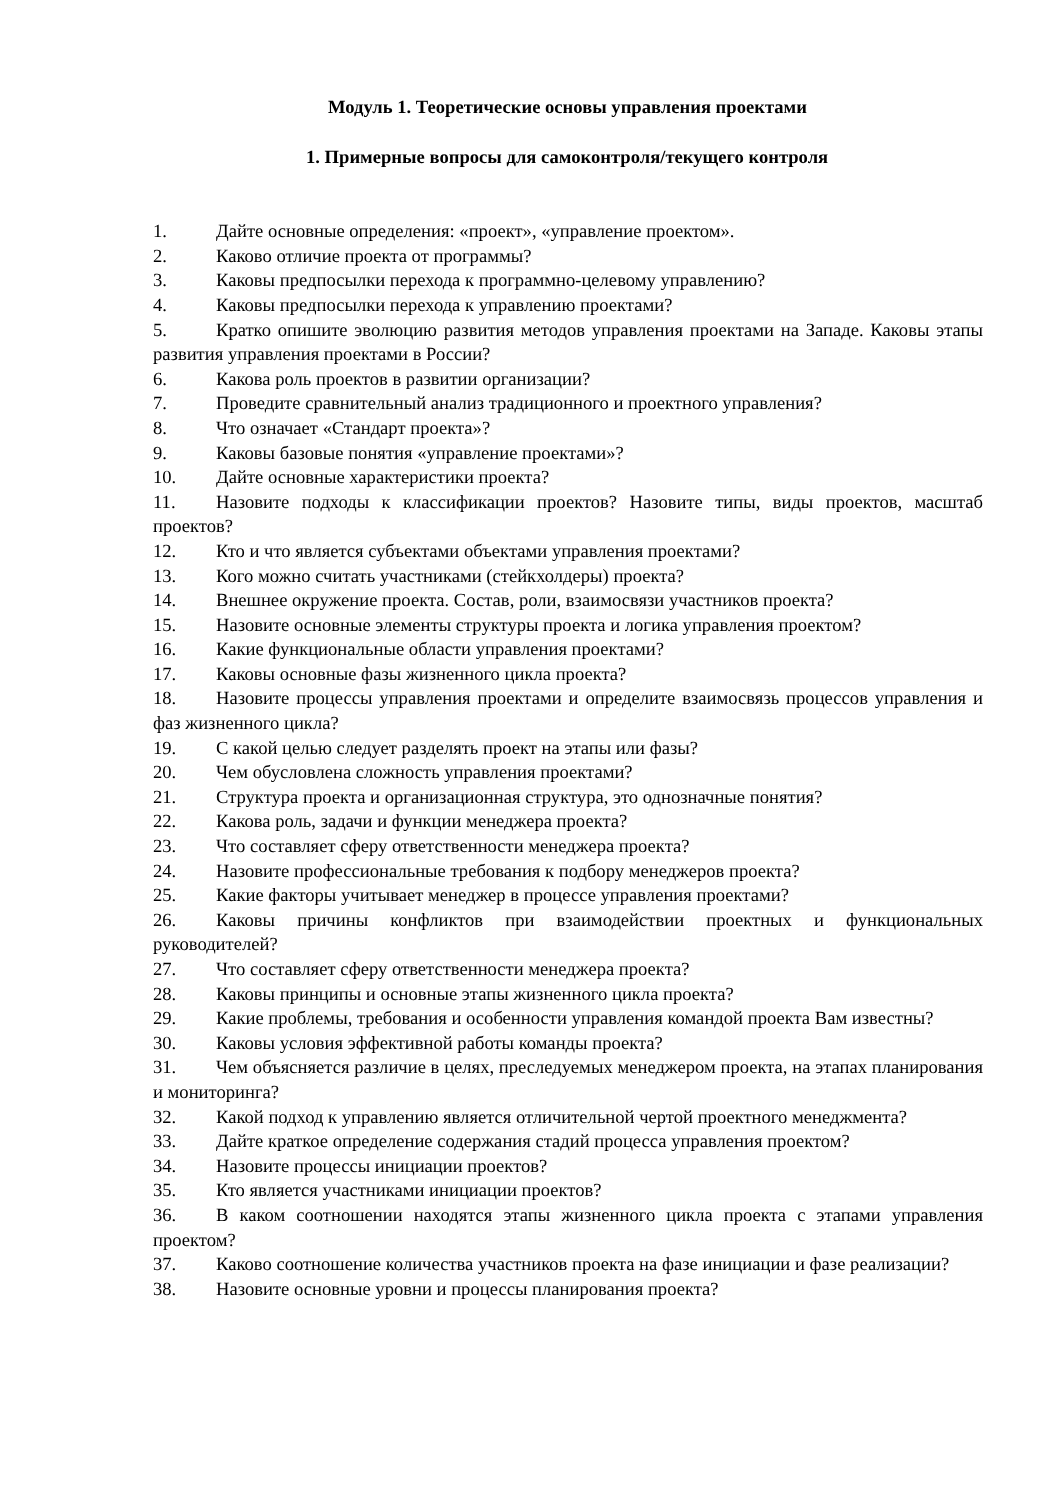Модуль 1. Теоретические основы управления проектами
1. Примерные вопросы для самоконтроля/текущего контроля
1. Дайте основные определения: «проект», «управление проектом».
2. Каково отличие проекта от программы?
3. Каковы предпосылки перехода к программно-целевому управлению?
4. Каковы предпосылки перехода к управлению проектами?
5. Кратко опишите эволюцию развития методов управления проектами на Западе. Каковы этапы развития управления проектами в России?
6. Какова роль проектов в развитии организации?
7. Проведите сравнительный анализ традиционного и проектного управления?
8. Что означает «Стандарт проекта»?
9. Каковы базовые понятия «управление проектами»?
10. Дайте основные характеристики проекта?
11. Назовите подходы к классификации проектов? Назовите типы, виды проектов, масштаб проектов?
12. Кто и что является субъектами объектами управления проектами?
13. Кого можно считать участниками (стейкхолдеры) проекта?
14. Внешнее окружение проекта. Состав, роли, взаимосвязи участников проекта?
15. Назовите основные элементы структуры проекта и логика управления проектом?
16. Какие функциональные области управления проектами?
17. Каковы основные фазы жизненного цикла проекта?
18. Назовите процессы управления проектами и определите взаимосвязь процессов управления и фаз жизненного цикла?
19. С какой целью следует разделять проект на этапы или фазы?
20. Чем обусловлена сложность управления проектами?
21. Структура проекта и организационная структура, это однозначные понятия?
22. Какова роль, задачи и функции менеджера проекта?
23. Что составляет сферу ответственности менеджера проекта?
24. Назовите профессиональные требования к подбору менеджеров проекта?
25. Какие факторы учитывает менеджер в процессе управления проектами?
26. Каковы причины конфликтов при взаимодействии проектных и функциональных руководителей?
27. Что составляет сферу ответственности менеджера проекта?
28. Каковы принципы и основные этапы жизненного цикла проекта?
29. Какие проблемы, требования и особенности управления командой проекта Вам известны?
30. Каковы условия эффективной работы команды проекта?
31. Чем объясняется различие в целях, преследуемых менеджером проекта, на этапах планирования и мониторинга?
32. Какой подход к управлению является отличительной чертой проектного менеджмента?
33. Дайте краткое определение содержания стадий процесса управления проектом?
34. Назовите процессы инициации проектов?
35. Кто является участниками инициации проектов?
36. В каком соотношении находятся этапы жизненного цикла проекта с этапами управления проектом?
37. Каково соотношение количества участников проекта на фазе инициации и фазе реализации?
38. Назовите основные уровни и процессы планирования проекта?